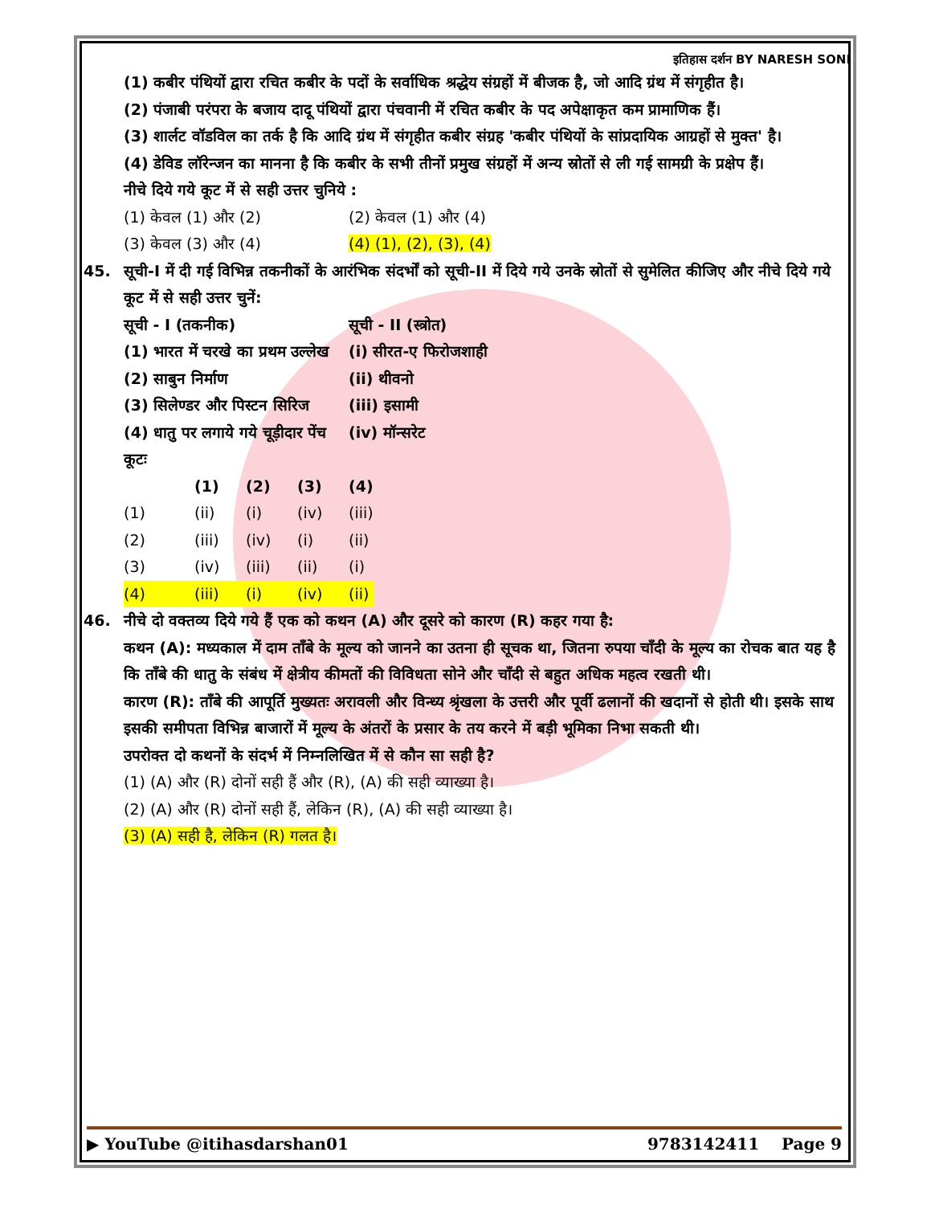इतिहास दर्शन BY NARESH SONI
(1) कबीर पंथियों द्वारा रचित कबीर के पदों के सर्वाधिक श्रद्धेय संग्रहों में बीजक है, जो आदि ग्रंथ में संगृहीत है।
(2) पंजाबी परंपरा के बजाय दादू पंथियों द्वारा पंचवानी में रचित कबीर के पद अपेक्षाकृत कम प्रामाणिक हैं।
(3) शार्लट वॉडविल का तर्क है कि आदि ग्रंथ में संगृहीत कबीर संग्रह 'कबीर पंथियों के सांप्रदायिक आग्रहों से मुक्त' है।
(4) डेविड लॉरेन्जन का मानना है कि कबीर के सभी तीनों प्रमुख संग्रहों में अन्य स्रोतों से ली गई सामग्री के प्रक्षेप हैं।
नीचे दिये गये कूट में से सही उत्तर चुनिये :
| (1) केवल (1) और (2) | (2) केवल (1) और (4) |
| (3) केवल (3) और (4) | (4) (1), (2), (3), (4) |
45. सूची-I में दी गई विभिन्न तकनीकों के आरंभिक संदर्भों को सूची-II में दिये गये उनके स्रोतों से सुमेलित कीजिए और नीचे दिये गये कूट में से सही उत्तर चुनें:
| सूची - I (तकनीक) | सूची - II (स्त्रोत) |
| (1) भारत में चरखे का प्रथम उल्लेख | (i) सीरत-ए फिरोजशाही |
| (2) साबुन निर्माण | (ii) थीवनो |
| (3) सिलेण्डर और पिस्टन सिरिज | (iii) इसामी |
| (4) धातु पर लगाये गये चूड़ीदार पेंच | (iv) मॉन्सरेट |
कूटः
| | (1) | (2) | (3) | (4) |
| (1) | (ii) | (i) | (iv) | (iii) |
| (2) | (iii) | (iv) | (i) | (ii) |
| (3) | (iv) | (iii) | (ii) | (i) |
| (4) | (iii) | (i) | (iv) | (ii) |
46. नीचे दो वक्तव्य दिये गये हैं एक को कथन (A) और दूसरे को कारण (R) कहर गया है:
कथन (A): मध्यकाल में दाम ताँबे के मूल्य को जानने का उतना ही सूचक था, जितना रुपया चाँदी के मूल्य का रोचक बात यह है कि ताँबे की धातु के संबंध में क्षेत्रीय कीमतों की विविधता सोने और चाँदी से बहुत अधिक महत्व रखती थी।
कारण (R): ताँबे की आपूर्ति मुख्यतः अरावली और विन्ध्य श्रृंखला के उत्तरी और पूर्वी ढलानों की खदानों से होती थी। इसके साथ इसकी समीपता विभिन्न बाजारों में मूल्य के अंतरों के प्रसार के तय करने में बड़ी भूमिका निभा सकती थी।
उपरोक्त दो कथनों के संदर्भ में निम्नलिखित में से कौन सा सही है?
(1) (A) और (R) दोनों सही हैं और (R), (A) की सही व्याख्या है।
(2) (A) और (R) दोनों सही हैं, लेकिन (R), (A) की सही व्याख्या है।
(3) (A) सही है, लेकिन (R) गलत है।
▶ YouTube @itihasdarshan01 9783142411 Page 9